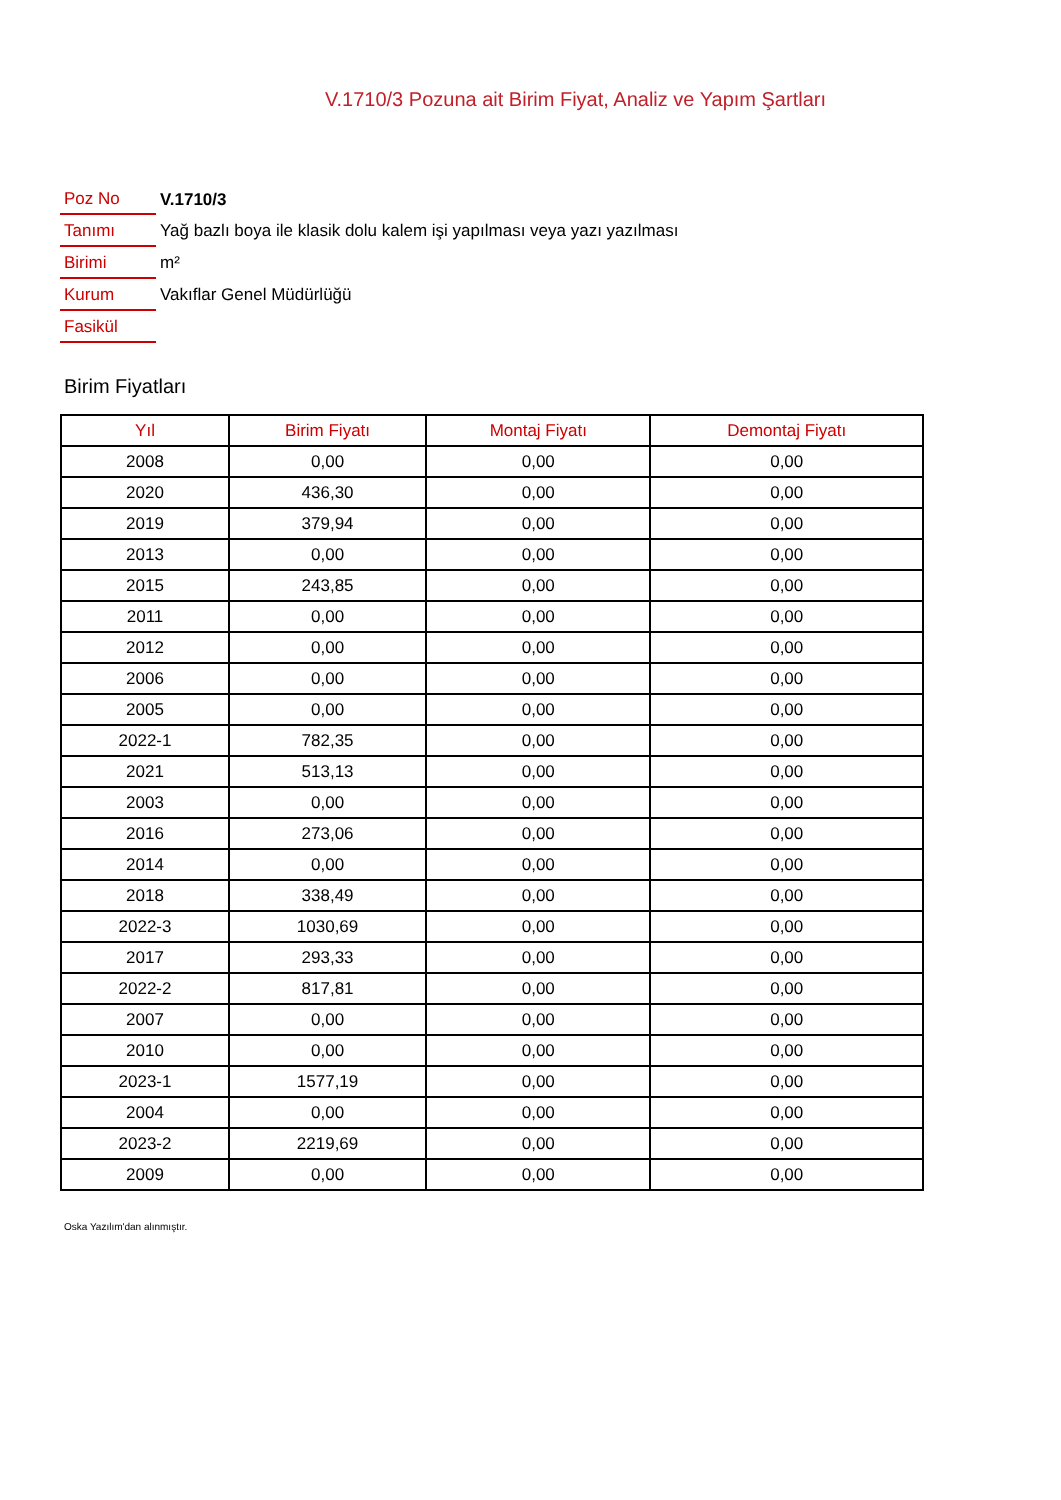V.1710/3 Pozuna ait Birim Fiyat, Analiz ve Yapım Şartları
| Poz No | V.1710/3 |
| Tanımı | Yağ bazlı boya ile klasik dolu kalem işi yapılması veya yazı yazılması |
| Birimi | m² |
| Kurum | Vakıflar Genel Müdürlüğü |
| Fasikül | |
Birim Fiyatları
| Yıl | Birim Fiyatı | Montaj Fiyatı | Demontaj Fiyatı |
| --- | --- | --- | --- |
| 2008 | 0,00 | 0,00 | 0,00 |
| 2020 | 436,30 | 0,00 | 0,00 |
| 2019 | 379,94 | 0,00 | 0,00 |
| 2013 | 0,00 | 0,00 | 0,00 |
| 2015 | 243,85 | 0,00 | 0,00 |
| 2011 | 0,00 | 0,00 | 0,00 |
| 2012 | 0,00 | 0,00 | 0,00 |
| 2006 | 0,00 | 0,00 | 0,00 |
| 2005 | 0,00 | 0,00 | 0,00 |
| 2022-1 | 782,35 | 0,00 | 0,00 |
| 2021 | 513,13 | 0,00 | 0,00 |
| 2003 | 0,00 | 0,00 | 0,00 |
| 2016 | 273,06 | 0,00 | 0,00 |
| 2014 | 0,00 | 0,00 | 0,00 |
| 2018 | 338,49 | 0,00 | 0,00 |
| 2022-3 | 1030,69 | 0,00 | 0,00 |
| 2017 | 293,33 | 0,00 | 0,00 |
| 2022-2 | 817,81 | 0,00 | 0,00 |
| 2007 | 0,00 | 0,00 | 0,00 |
| 2010 | 0,00 | 0,00 | 0,00 |
| 2023-1 | 1577,19 | 0,00 | 0,00 |
| 2004 | 0,00 | 0,00 | 0,00 |
| 2023-2 | 2219,69 | 0,00 | 0,00 |
| 2009 | 0,00 | 0,00 | 0,00 |
Oska Yazılım'dan alınmıştır.